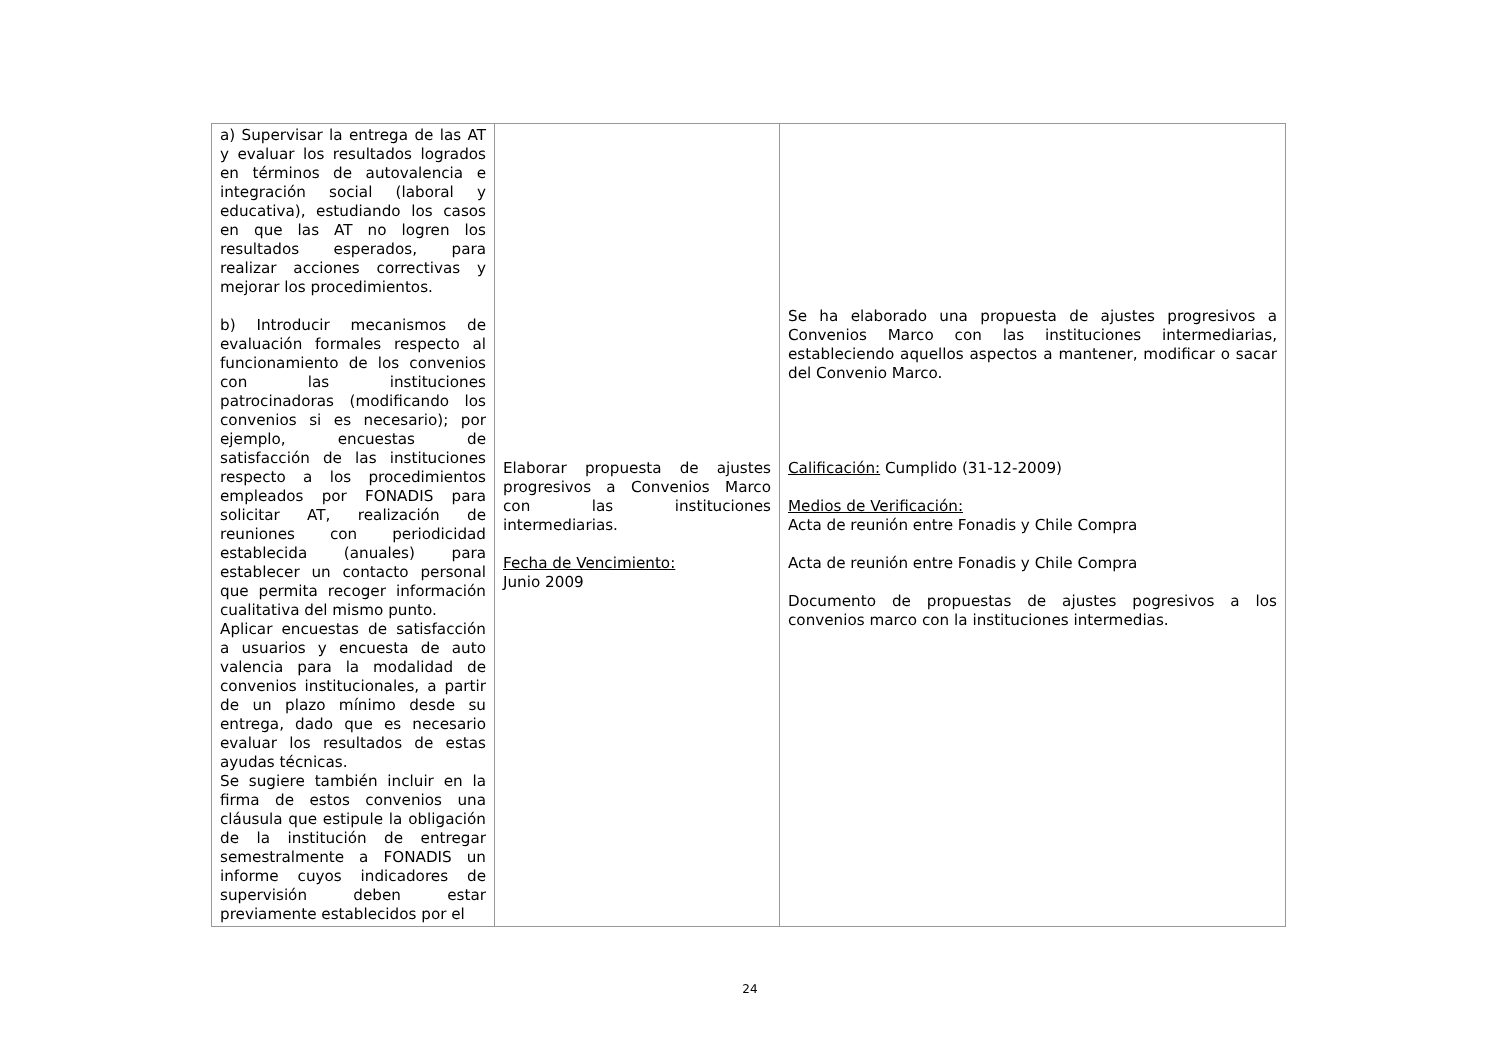| a) Supervisar la entrega de las AT y evaluar los resultados logrados en términos de autovalencia e integración social (laboral y educativa), estudiando los casos en que las AT no logren los resultados esperados, para realizar acciones correctivas y mejorar los procedimientos. b) Introducir mecanismos de evaluación formales respecto al funcionamiento de los convenios con las instituciones patrocinadoras (modificando los convenios si es necesario); por ejemplo, encuestas de satisfacción de las instituciones respecto a los procedimientos empleados por FONADIS para solicitar AT, realización de reuniones con periodicidad establecida (anuales) para establecer un contacto personal que permita recoger información cualitativa del mismo punto. Aplicar encuestas de satisfacción a usuarios y encuesta de auto valencia para la modalidad de convenios institucionales, a partir de un plazo mínimo desde su entrega, dado que es necesario evaluar los resultados de estas ayudas técnicas. Se sugiere también incluir en la firma de estos convenios una cláusula que estipule la obligación de la institución de entregar semestralmente a FONADIS un informe cuyos indicadores de supervisión deben estar previamente establecidos por el | Elaborar propuesta de ajustes progresivos a Convenios Marco con las instituciones intermediarias. Fecha de Vencimiento: Junio 2009 | Se ha elaborado una propuesta de ajustes progresivos a Convenios Marco con las instituciones intermediarias, estableciendo aquellos aspectos a mantener, modificar o sacar del Convenio Marco. Calificación: Cumplido (31-12-2009) Medios de Verificación: Acta de reunión entre Fonadis y Chile Compra Acta de reunión entre Fonadis y Chile Compra Documento de propuestas de ajustes pogresivos a los convenios marco con la instituciones intermedias. |
24